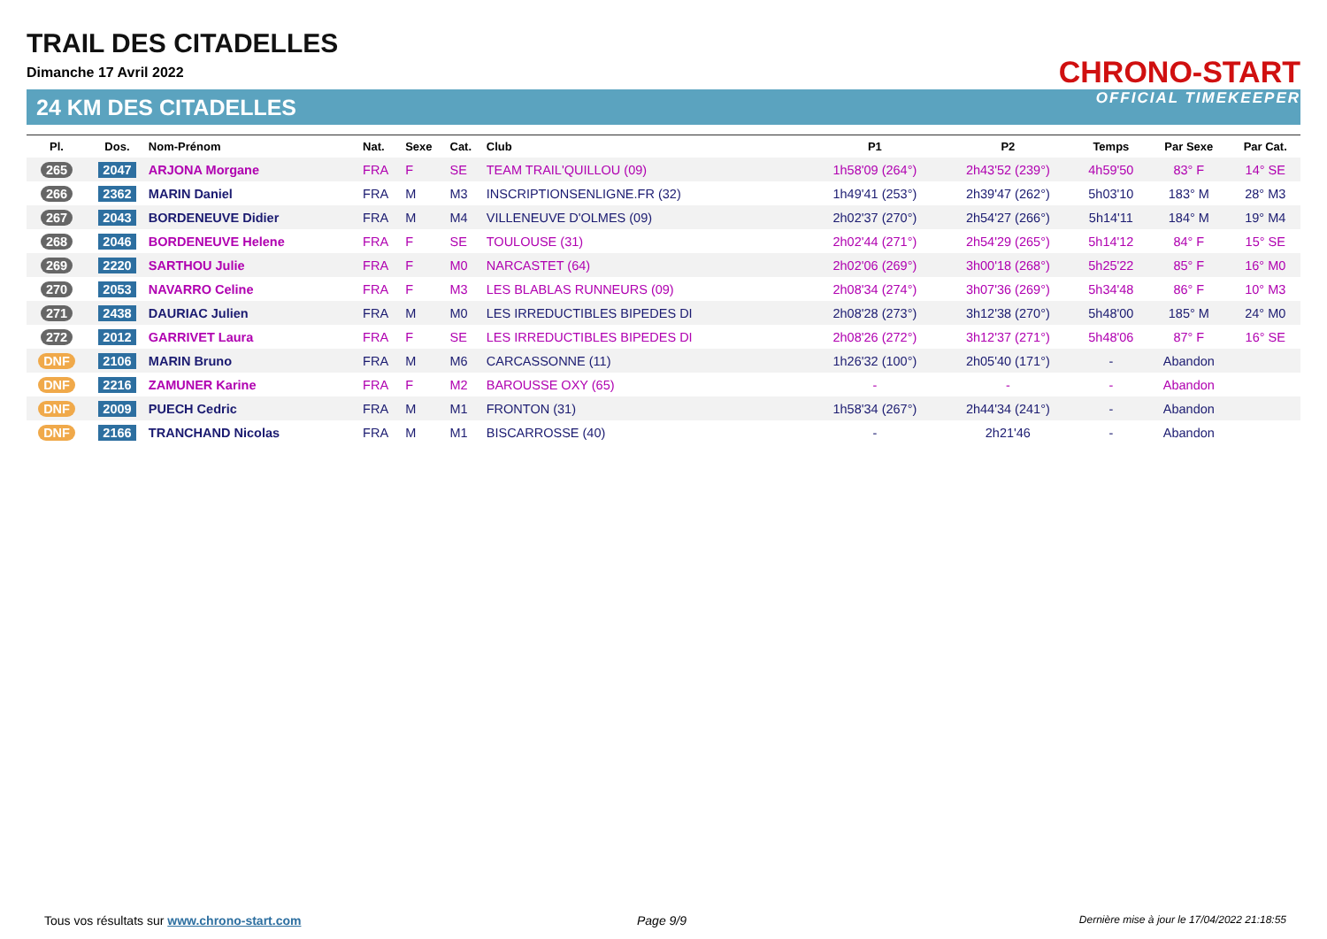TRAIL DES CITADELLES
Dimanche 17 Avril 2022
24 KM DES CITADELLES
CHRONO-START
OFFICIAL TIMEKEEPER
| Pl. | Dos. | Nom-Prénom | Nat. | Sexe | Cat. | Club | P1 | P2 | Temps | Par Sexe | Par Cat. |
| --- | --- | --- | --- | --- | --- | --- | --- | --- | --- | --- | --- |
| 265 | 2047 | ARJONA Morgane | FRA | F | SE | TEAM TRAIL'QUILLOU (09) | 1h58'09 (264°) | 2h43'52 (239°) | 4h59'50 | 83° F | 14° SE |
| 266 | 2362 | MARIN Daniel | FRA | M | M3 | INSCRIPTIONSENLIGNE.FR (32) | 1h49'41 (253°) | 2h39'47 (262°) | 5h03'10 | 183° M | 28° M3 |
| 267 | 2043 | BORDENEUVE Didier | FRA | M | M4 | VILLENEUVE D'OLMES (09) | 2h02'37 (270°) | 2h54'27 (266°) | 5h14'11 | 184° M | 19° M4 |
| 268 | 2046 | BORDENEUVE Helene | FRA | F | SE | TOULOUSE (31) | 2h02'44 (271°) | 2h54'29 (265°) | 5h14'12 | 84° F | 15° SE |
| 269 | 2220 | SARTHOU Julie | FRA | F | M0 | NARCASTET (64) | 2h02'06 (269°) | 3h00'18 (268°) | 5h25'22 | 85° F | 16° M0 |
| 270 | 2053 | NAVARRO Celine | FRA | F | M3 | LES BLABLAS RUNNEURS (09) | 2h08'34 (274°) | 3h07'36 (269°) | 5h34'48 | 86° F | 10° M3 |
| 271 | 2438 | DAURIAC Julien | FRA | M | M0 | LES IRREDUCTIBLES BIPEDES DI | 2h08'28 (273°) | 3h12'38 (270°) | 5h48'00 | 185° M | 24° M0 |
| 272 | 2012 | GARRIVET Laura | FRA | F | SE | LES IRREDUCTIBLES BIPEDES DI | 2h08'26 (272°) | 3h12'37 (271°) | 5h48'06 | 87° F | 16° SE |
| DNF | 2106 | MARIN Bruno | FRA | M | M6 | CARCASSONNE (11) | 1h26'32 (100°) | 2h05'40 (171°) | - | Abandon | |
| DNF | 2216 | ZAMUNER Karine | FRA | F | M2 | BAROUSSE OXY (65) | - | - | - | Abandon | |
| DNF | 2009 | PUECH Cedric | FRA | M | M1 | FRONTON (31) | 1h58'34 (267°) | 2h44'34 (241°) | - | Abandon | |
| DNF | 2166 | TRANCHAND Nicolas | FRA | M | M1 | BISCARROSSE (40) | - | 2h21'46 | - | Abandon | |
Tous vos résultats sur www.chrono-start.com
Page 9/9
Dernière mise à jour le 17/04/2022 21:18:55